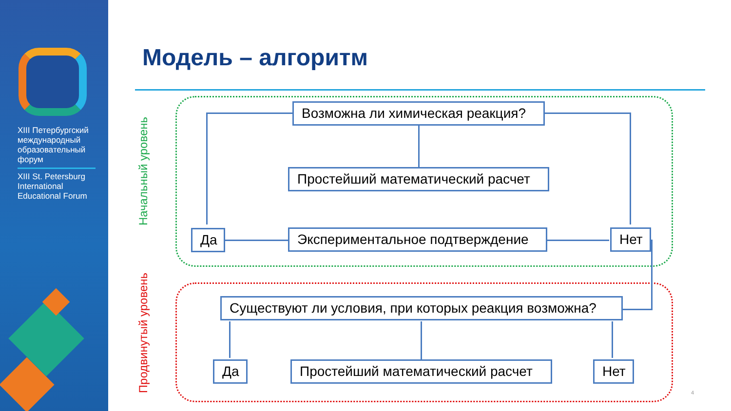XIII Петербургский международный образовательный форум
XIII St. Petersburg International Educational Forum
Модель – алгоритм
Начальный уровень
Продвинутый уровень
Возможна ли химическая реакция?
Простейший математический расчет
Да Экспериментальное подтверждение Нет
Существуют ли условия, при которых реакция возможна?
Да Простейший математический расчет Нет
4